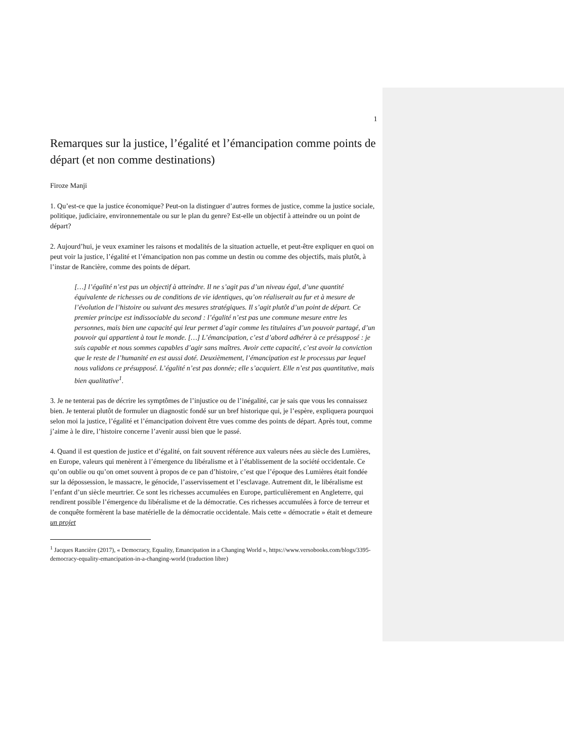1
Remarques sur la justice, l’égalité et l’émancipation comme points de départ (et non comme destinations)
Firoze Manji
1. Qu’est-ce que la justice économique? Peut-on la distinguer d’autres formes de justice, comme la justice sociale, politique, judiciaire, environnementale ou sur le plan du genre? Est-elle un objectif à atteindre ou un point de départ?
2. Aujourd’hui, je veux examiner les raisons et modalités de la situation actuelle, et peut-être expliquer en quoi on peut voir la justice, l’égalité et l’émancipation non pas comme un destin ou comme des objectifs, mais plutôt, à l’instar de Rancière, comme des points de départ.
[…] l’égalité n’est pas un objectif à atteindre. Il ne s’agit pas d’un niveau égal, d’une quantité équivalente de richesses ou de conditions de vie identiques, qu’on réaliserait au fur et à mesure de l’évolution de l’histoire ou suivant des mesures stratégiques. Il s’agit plutôt d’un point de départ. Ce premier principe est indissociable du second : l’égalité n’est pas une commune mesure entre les personnes, mais bien une capacité qui leur permet d’agir comme les titulaires d’un pouvoir partagé, d’un pouvoir qui appartient à tout le monde. […] L’émancipation, c’est d’abord adhérer à ce présupposé : je suis capable et nous sommes capables d’agir sans maîtres. Avoir cette capacité, c’est avoir la conviction que le reste de l’humanité en est aussi doté. Deuxièmement, l’émancipation est le processus par lequel nous validons ce présupposé. L’égalité n’est pas donnée; elle s’acquiert. Elle n’est pas quantitative, mais bien qualitative<sup>1</sup>.
3. Je ne tenterai pas de décrire les symptômes de l’injustice ou de l’inégalité, car je sais que vous les connaissez bien. Je tenterai plutôt de formuler un diagnostic fondé sur un bref historique qui, je l’espère, expliquera pourquoi selon moi la justice, l’égalité et l’émancipation doivent être vues comme des points de départ. Après tout, comme j’aime à le dire, l’histoire concerne l’avenir aussi bien que le passé.
4. Quand il est question de justice et d’égalité, on fait souvent référence aux valeurs nées au siècle des Lumières, en Europe, valeurs qui menèrent à l’émergence du libéralisme et à l’établissement de la société occidentale. Ce qu’on oublie ou qu’on omet souvent à propos de ce pan d’histoire, c’est que l’époque des Lumières était fondée sur la dépossession, le massacre, le génocide, l’asservissement et l’esclavage. Autrement dit, le libéralisme est l’enfant d’un siècle meurtrier. Ce sont les richesses accumulées en Europe, particulièrement en Angleterre, qui rendirent possible l’émergence du libéralisme et de la démocratie. Ces richesses accumulées à force de terreur et de conquête formèrent la base matérielle de la démocratie occidentale. Mais cette « démocratie » était et demeure un projet
<sup>1</sup> Jacques Rancière (2017), « Democracy, Equality, Emancipation in a Changing World », https://www.versobooks.com/blogs/3395-democracy-equality-emancipation-in-a-changing-world (traduction libre)